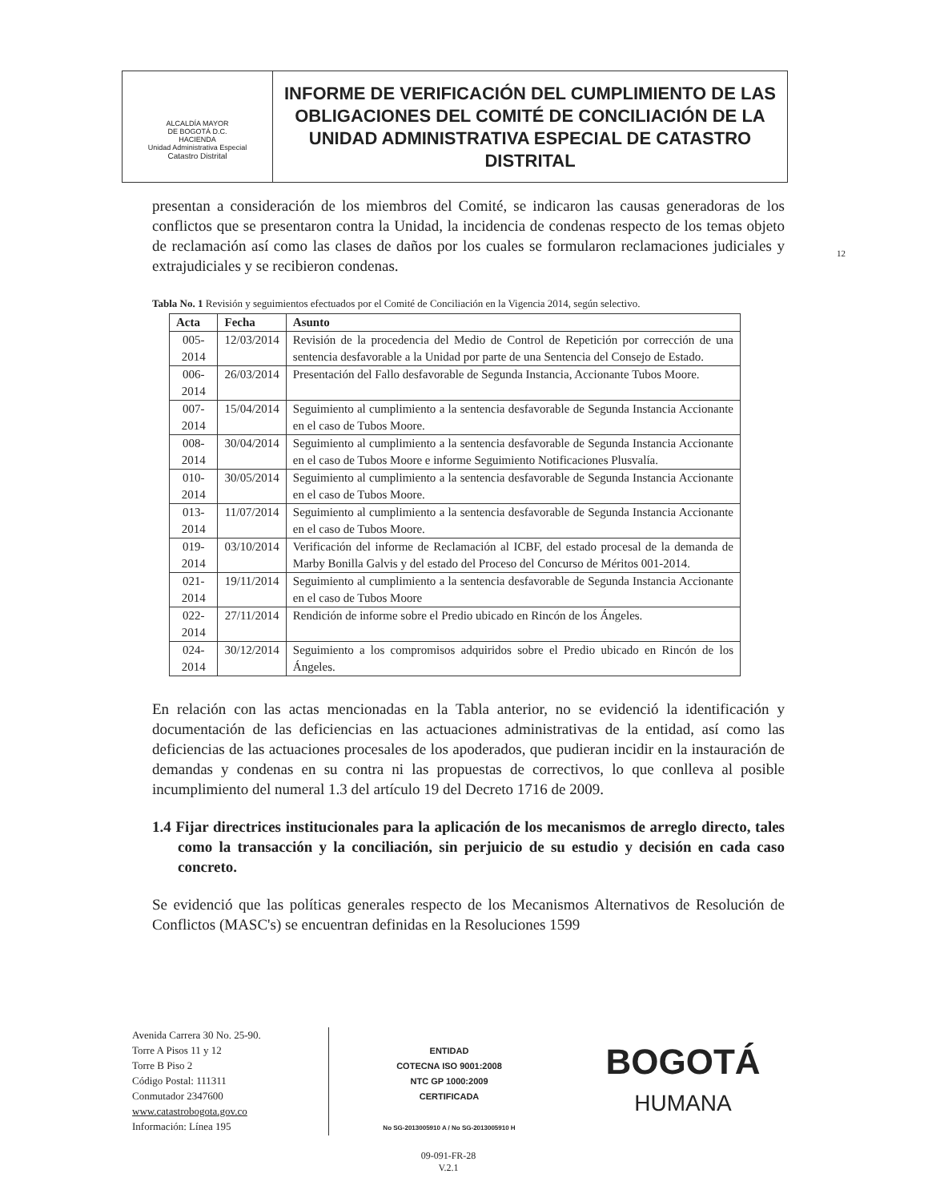ALCALDÍA MAYOR
DE BOGOTÁ D.C.
HACIENDA
Unidad Administrativa Especial
Catastro Distrital
INFORME DE VERIFICACIÓN DEL CUMPLIMIENTO DE LAS OBLIGACIONES DEL COMITÉ DE CONCILIACIÓN DE LA UNIDAD ADMINISTRATIVA ESPECIAL DE CATASTRO DISTRITAL
presentan a consideración de los miembros del Comité, se indicaron las causas generadoras de los conflictos que se presentaron contra la Unidad, la incidencia de condenas respecto de los temas objeto de reclamación así como las clases de daños por los cuales se formularon reclamaciones judiciales y extrajudiciales y se recibieron condenas.
Tabla No. 1 Revisión y seguimientos efectuados por el Comité de Conciliación en la Vigencia 2014, según selectivo.
| Acta | Fecha | Asunto |
| --- | --- | --- |
| 005-2014 | 12/03/2014 | Revisión de la procedencia del Medio de Control de Repetición por corrección de una sentencia desfavorable a la Unidad por parte de una Sentencia del Consejo de Estado. |
| 006-2014 | 26/03/2014 | Presentación del Fallo desfavorable de Segunda Instancia, Accionante Tubos Moore. |
| 007-2014 | 15/04/2014 | Seguimiento al cumplimiento a la sentencia desfavorable de Segunda Instancia Accionante en el caso de Tubos Moore. |
| 008-2014 | 30/04/2014 | Seguimiento al cumplimiento a la sentencia desfavorable de Segunda Instancia Accionante en el caso de Tubos Moore e informe Seguimiento Notificaciones Plusvalía. |
| 010-2014 | 30/05/2014 | Seguimiento al cumplimiento a la sentencia desfavorable de Segunda Instancia Accionante en el caso de Tubos Moore. |
| 013-2014 | 11/07/2014 | Seguimiento al cumplimiento a la sentencia desfavorable de Segunda Instancia Accionante en el caso de Tubos Moore. |
| 019-2014 | 03/10/2014 | Verificación del informe de Reclamación al ICBF, del estado procesal de la demanda de Marby Bonilla Galvis y del estado del Proceso del Concurso de Méritos 001-2014. |
| 021-2014 | 19/11/2014 | Seguimiento al cumplimiento a la sentencia desfavorable de Segunda Instancia Accionante en el caso de Tubos Moore |
| 022-2014 | 27/11/2014 | Rendición de informe sobre el Predio ubicado en Rincón de los Ángeles. |
| 024-2014 | 30/12/2014 | Seguimiento a los compromisos adquiridos sobre el Predio ubicado en Rincón de los Ángeles. |
En relación con las actas mencionadas en la Tabla anterior, no se evidenció la identificación y documentación de las deficiencias en las actuaciones administrativas de la entidad, así como las deficiencias de las actuaciones procesales de los apoderados, que pudieran incidir en la instauración de demandas y condenas en su contra ni las propuestas de correctivos, lo que conlleva al posible incumplimiento del numeral 1.3 del artículo 19 del Decreto 1716 de 2009.
1.4 Fijar directrices institucionales para la aplicación de los mecanismos de arreglo directo, tales como la transacción y la conciliación, sin perjuicio de su estudio y decisión en cada caso concreto.
Se evidenció que las políticas generales respecto de los Mecanismos Alternativos de Resolución de Conflictos (MASC's) se encuentran definidas en la Resoluciones 1599
Avenida Carrera 30 No. 25-90.
Torre A Pisos 11 y 12
Torre B Piso 2
Código Postal: 111311
Conmutador 2347600
www.catastrobogota.gov.co
Información: Línea 195
ENTIDAD
COTECNA ISO 9001:2008
NTC GP 1000:2009
CERTIFICADA
No SG-2013005910 A / No SG-2013005910 H
BOGOTÁ
HUMANA
09-091-FR-28
V.2.1
12